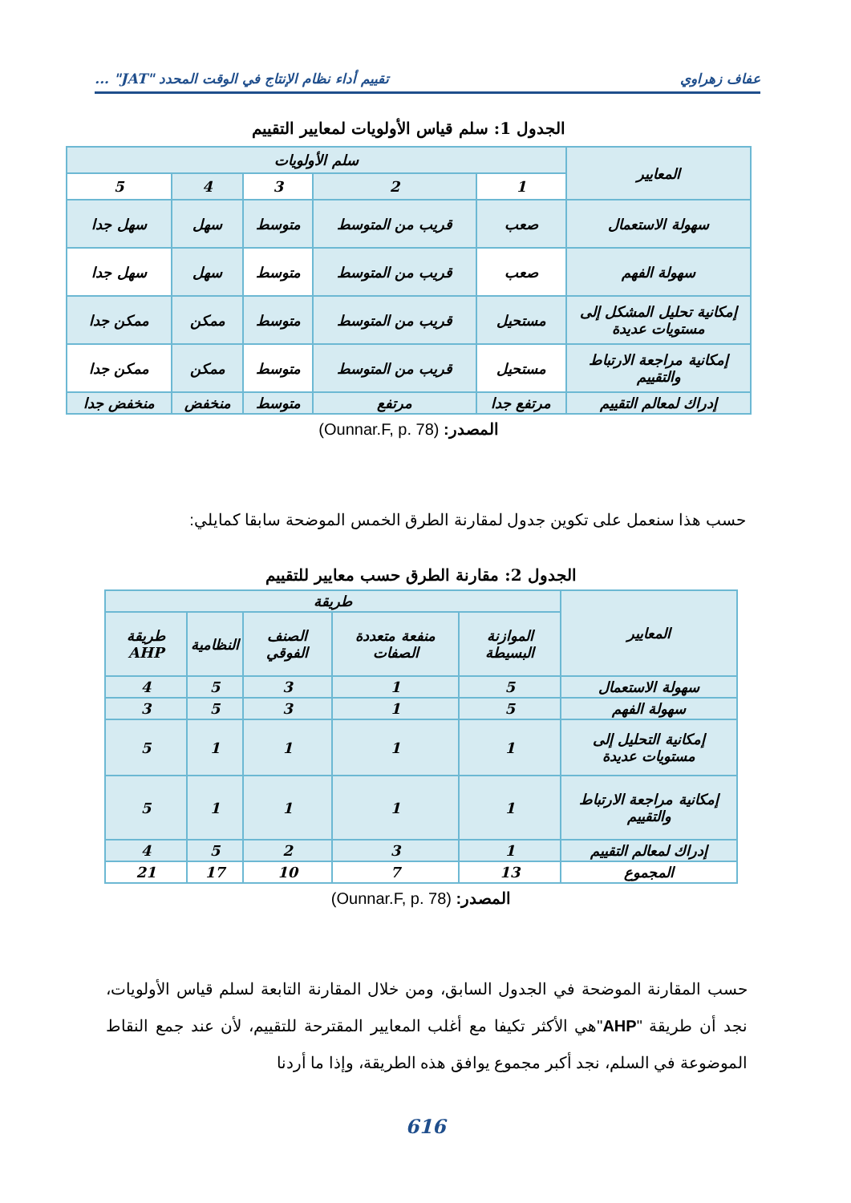عفاف زهراوي تقييم أداء نظام الإنتاج في الوقت المحدد "JAT" ...
الجدول 1: سلم قياس الأولويات لمعايير التقييم
| المعايير | سلم الأولويات | | | | |
| --- | --- | --- | --- | --- | --- |
| | 1 | 2 | 3 | 4 | 5 |
| سهولة الاستعمال | صعب | قريب من المتوسط | متوسط | سهل | سهل جدا |
| سهولة الفهم | صعب | قريب من المتوسط | متوسط | سهل | سهل جدا |
| إمكانية تحليل المشكل إلى مستويات عديدة | مستحيل | قريب من المتوسط | متوسط | ممكن | ممكن جدا |
| إمكانية مراجعة الارتباط والتقييم | مستحيل | قريب من المتوسط | متوسط | ممكن | ممكن جدا |
| إدراك لمعالم التقييم | مرتفع جدا | مرتفع | متوسط | منخفض | منخفض جدا |
المصدر: (Ounnar.F, p. 78)
حسب هذا سنعمل على تكوين جدول لمقارنة الطرق الخمس الموضحة سابقا كمايلي:
الجدول 2: مقارنة الطرق حسب معايير للتقييم
| المعايير | طريقة | | | | |
| --- | --- | --- | --- | --- | --- |
| | الموازنة البسيطة | منفعة متعددة الصفات | الصنف الفوقي | النظامية | طريقة AHP |
| سهولة الاستعمال | 5 | 1 | 3 | 5 | 4 |
| سهولة الفهم | 5 | 1 | 3 | 5 | 3 |
| إمكانية التحليل إلى مستويات عديدة | 1 | 1 | 1 | 1 | 5 |
| إمكانية مراجعة الارتباط والتقييم | 1 | 1 | 1 | 1 | 5 |
| إدراك لمعالم التقييم | 1 | 3 | 2 | 5 | 4 |
| المجموع | 13 | 7 | 10 | 17 | 21 |
المصدر: (Ounnar.F, p. 78)
حسب المقارنة الموضحة في الجدول السابق، ومن خلال المقارنة التابعة لسلم قياس الأولويات، نجد أن طريقة "AHP"هي الأكثر تكيفا مع أغلب المعايير المقترحة للتقييم، لأن عند جمع النقاط الموضوعة في السلم، نجد أكبر مجموع يوافق هذه الطريقة، وإذا ما أردنا
616